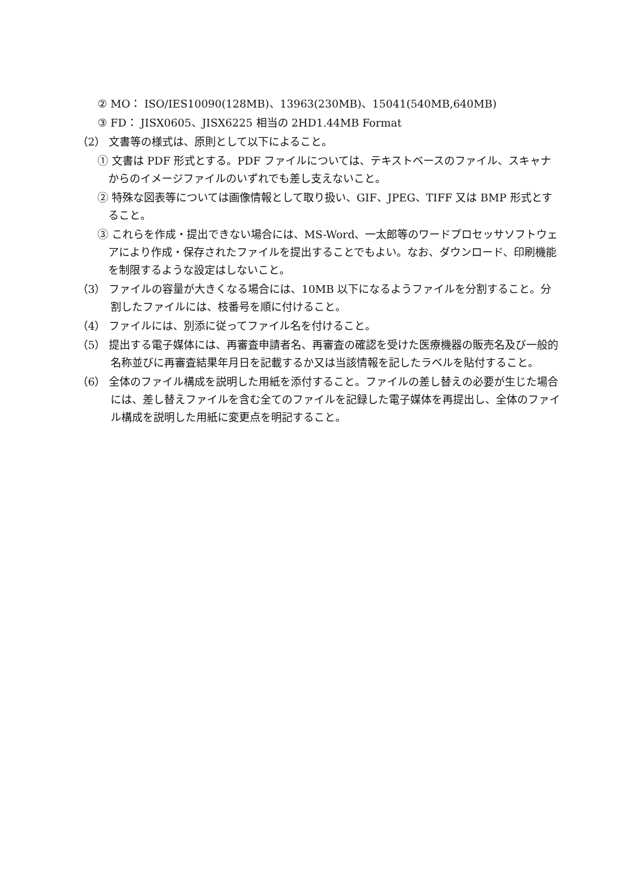② MO： ISO/IES10090(128MB)、13963(230MB)、15041(540MB,640MB)
③ FD： JISX0605、JISX6225 相当の 2HD1.44MB Format
（2） 文書等の様式は、原則として以下によること。
① 文書は PDF 形式とする。PDF ファイルについては、テキストベースのファイル、スキャナからのイメージファイルのいずれでも差し支えないこと。
② 特殊な図表等については画像情報として取り扱い、GIF、JPEG、TIFF 又は BMP 形式とすること。
③ これらを作成・提出できない場合には、MS-Word、一太郎等のワードプロセッサソフトウェアにより作成・保存されたファイルを提出することでもよい。なお、ダウンロード、印刷機能を制限するような設定はしないこと。
（3） ファイルの容量が大きくなる場合には、10MB 以下になるようファイルを分割すること。分割したファイルには、枝番号を順に付けること。
（4） ファイルには、別添に従ってファイル名を付けること。
（5） 提出する電子媒体には、再審査申請者名、再審査の確認を受けた医療機器の販売名及び一般的名称並びに再審査結果年月日を記載するか又は当該情報を記したラベルを貼付すること。
（6） 全体のファイル構成を説明した用紙を添付すること。ファイルの差し替えの必要が生じた場合には、差し替えファイルを含む全てのファイルを記録した電子媒体を再提出し、全体のファイル構成を説明した用紙に変更点を明記すること。